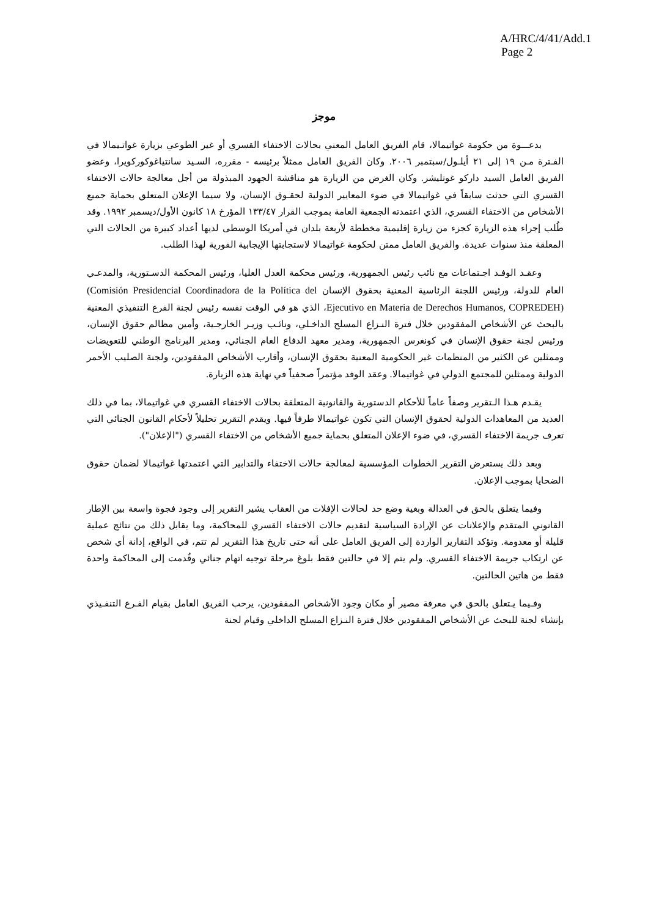A/HRC/4/41/Add.1
Page 2
موجز
بدعـــوة من حكومة غواتيمالا، قام الفريق العامل المعني بحالات الاختفاء القسري أو غير الطوعي بزيارة غواتـيمالا في الفـترة مـن ١٩ إلى ٢١ أيلـول/سبتمبر ٢٠٠٦. وكان الفريق العامل ممثلاً برئيسه - مقرره، السـيد سانتياغوكوركويرا، وعضو الفريق العامل السيد داركو غوتليشر. وكان الغرض من الزيارة هو مناقشة الجهود المبذولة من أجل معالجة حالات الاختفاء القسري التي حدثت سابقاً في غواتيمالا في ضوء المعايير الدولية لحقـوق الإنسان، ولا سيما الإعلان المتعلق بحماية جميع الأشخاص من الاختفاء القسري، الذي اعتمدته الجمعية العامة بموجب القرار ١٣٣/٤٧ المؤرخ ١٨ كانون الأول/ديسمبر ١٩٩٢. وقد طُلب إجراء هذه الزيارة كجزء من زيارة إقليمية مخططة لأربعة بلدان في أمريكا الوسطى لديها أعداد كبيرة من الحالات التي المعلقة منذ سنوات عديدة. والفريق العامل ممتن لحكومة غواتيمالا لاستجابتها الإيجابية الفورية لهذا الطلب.
وعقـد الوفـد اجـتماعات مع نائب رئيس الجمهورية، ورئيس محكمة العدل العليا، ورئيس المحكمة الدسـتورية، والمدعـي العام للدولة، ورئيس اللجنة الرئاسية المعنية بحقوق الإنسان (Comisión Presidencial Coordinadora de la Política del Ejecutivo en Materia de Derechos Humanos, COPREDEH)، الذي هو في الوقت نفسه رئيس لجنة الفرع التنفيذي المعنية بالبحث عن الأشخاص المفقودين خلال فترة النـزاع المسلح الداخـلي، ونائـب وزيـر الخارجـية، وأمين مظالم حقوق الإنسان، ورئيس لجنة حقوق الإنسان في كونغرس الجمهورية، ومدير معهد الدفاع العام الجنائي، ومدير البرنامج الوطني للتعويضات وممثلين عن الكثير من المنظمات غير الحكومية المعنية بحقوق الإنسان، وأقارب الأشخاص المفقودين، ولجنة الصليب الأحمر الدولية وممثلين للمجتمع الدولي في غواتيمالا. وعقد الوفد مؤتمراً صحفياً في نهاية هذه الزيارة.
يقـدم هـذا الـتقرير وصفاً عاماً للأحكام الدستورية والقانونية المتعلقة بحالات الاختفاء القسري في غواتيمالا، بما في ذلك العديد من المعاهدات الدولية لحقوق الإنسان التي تكون غواتيمالا طرفاً فيها. ويقدم التقرير تحليلاً لأحكام القانون الجنائي التي تعرف جريمة الاختفاء القسري، في ضوء الإعلان المتعلق بحماية جميع الأشخاص من الاختفاء القسري ("الإعلان").
وبعد ذلك يستعرض التقرير الخطوات المؤسسية لمعالجة حالات الاختفاء والتدابير التي اعتمدتها غواتيمالا لضمان حقوق الضحايا بموجب الإعلان.
وفيما يتعلق بالحق في العدالة وبغية وضع حد لحالات الإفلات من العقاب يشير التقرير إلى وجود فجوة واسعة بين الإطار القانوني المتقدم والإعلانات عن الإرادة السياسية لتقديم حالات الاختفاء القسري للمحاكمة، وما يقابل ذلك من نتائج عملية قليلة أو معدومة. وتؤكد التقارير الواردة إلى الفريق العامل على أنه حتى تاريخ هذا التقرير لم تتم، في الواقع، إدانة أي شخص عن ارتكاب جريمة الاختفاء القسري. ولم يتم إلا في حالتين فقط بلوغ مرحلة توجيه اتهام جنائي وقُدمت إلى المحاكمة واحدة فقط من هاتين الحالتين.
وفـيما يـتعلق بالحق في معرفة مصير أو مكان وجود الأشخاص المفقودين، يرحب الفريق العامل بقيام الفـرع التنفـيذي بإنشاء لجنة للبحث عن الأشخاص المفقودين خلال فترة النـزاع المسلح الداخلي وقيام لجنة